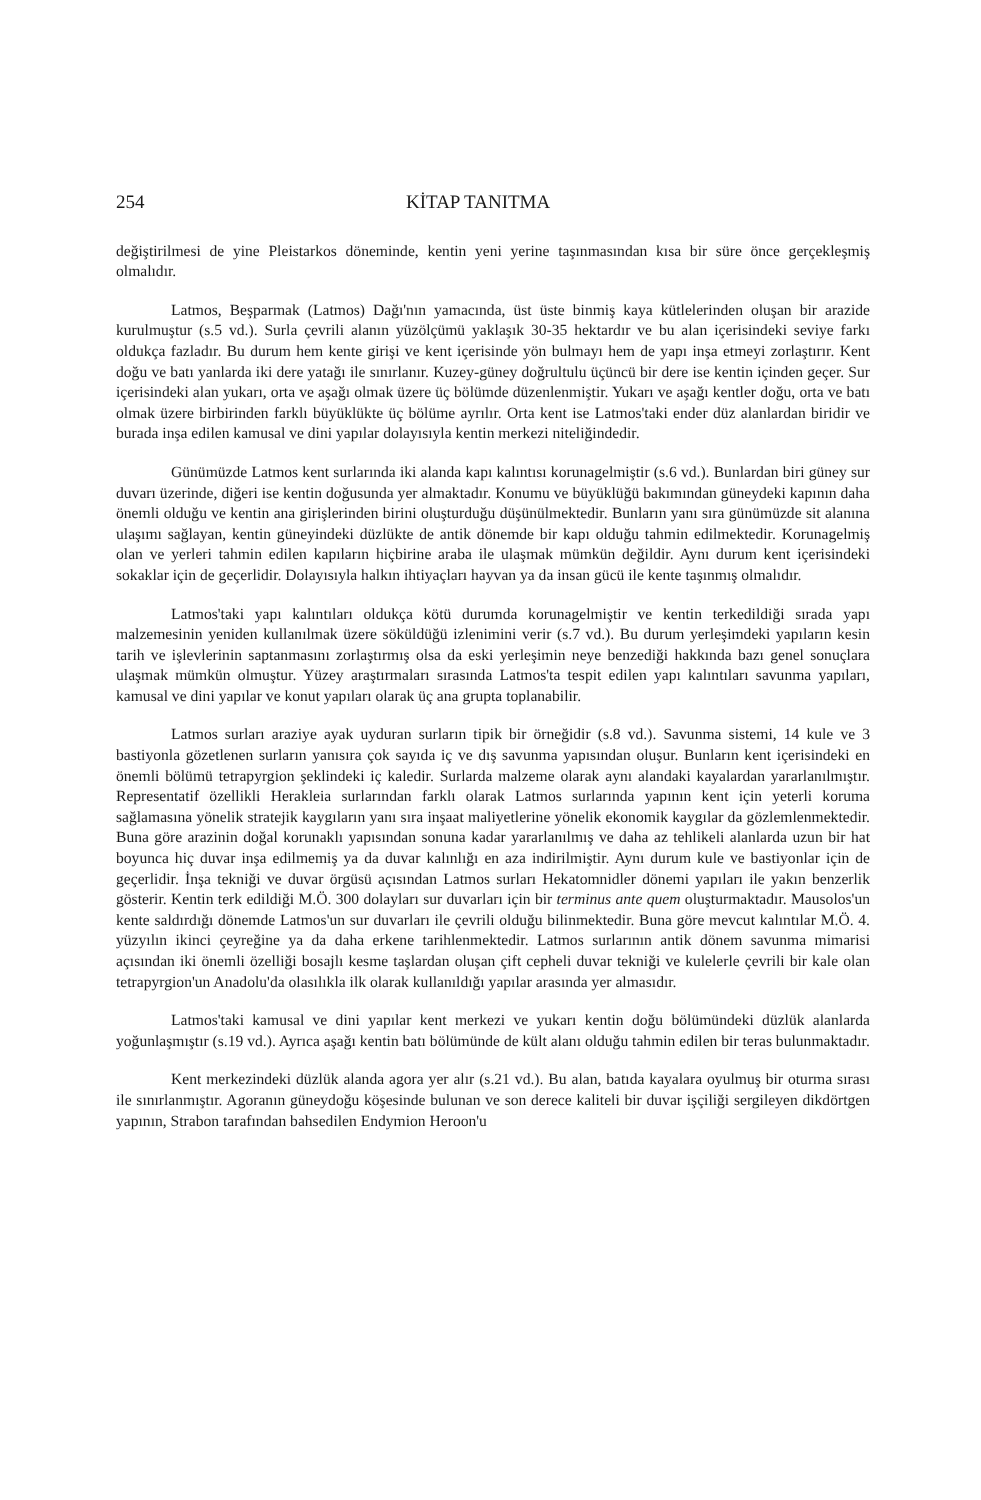254 KİTAP TANITMA
değiştirilmesi de yine Pleistarkos döneminde, kentin yeni yerine taşınmasından kısa bir süre önce gerçekleşmiş olmalıdır.
Latmos, Beşparmak (Latmos) Dağı'nın yamacında, üst üste binmiş kaya kütlelerinden oluşan bir arazide kurulmuştur (s.5 vd.). Surla çevrili alanın yüzölçümü yaklaşık 30-35 hektardır ve bu alan içerisindeki seviye farkı oldukça fazladır. Bu durum hem kente girişi ve kent içerisinde yön bulmayı hem de yapı inşa etmeyi zorlaştırır. Kent doğu ve batı yanlarda iki dere yatağı ile sınırlanır. Kuzey-güney doğrultulu üçüncü bir dere ise kentin içinden geçer. Sur içerisindeki alan yukarı, orta ve aşağı olmak üzere üç bölümde düzenlenmiştir. Yukarı ve aşağı kentler doğu, orta ve batı olmak üzere birbirinden farklı büyüklükte üç bölüme ayrılır. Orta kent ise Latmos'taki ender düz alanlardan biridir ve burada inşa edilen kamusal ve dini yapılar dolayısıyla kentin merkezi niteliğindedir.
Günümüzde Latmos kent surlarında iki alanda kapı kalıntısı korunagelmiştir (s.6 vd.). Bunlardan biri güney sur duvarı üzerinde, diğeri ise kentin doğusunda yer almaktadır. Konumu ve büyüklüğü bakımından güneydeki kapının daha önemli olduğu ve kentin ana girişlerinden birini oluşturduğu düşünülmektedir. Bunların yanı sıra günümüzde sit alanına ulaşımı sağlayan, kentin güneyindeki düzlükte de antik dönemde bir kapı olduğu tahmin edilmektedir. Korunagelmiş olan ve yerleri tahmin edilen kapıların hiçbirine araba ile ulaşmak mümkün değildir. Aynı durum kent içerisindeki sokaklar için de geçerlidir. Dolayısıyla halkın ihtiyaçları hayvan ya da insan gücü ile kente taşınmış olmalıdır.
Latmos'taki yapı kalıntıları oldukça kötü durumda korunagelmiştir ve kentin terkedildiği sırada yapı malzemesinin yeniden kullanılmak üzere söküldüğü izlenimini verir (s.7 vd.). Bu durum yerleşimdeki yapıların kesin tarih ve işlevlerinin saptanmasını zorlaştırmış olsa da eski yerleşimin neye benzediği hakkında bazı genel sonuçlara ulaşmak mümkün olmuştur. Yüzey araştırmaları sırasında Latmos'ta tespit edilen yapı kalıntıları savunma yapıları, kamusal ve dini yapılar ve konut yapıları olarak üç ana grupta toplanabilir.
Latmos surları araziye ayak uyduran surların tipik bir örneğidir (s.8 vd.). Savunma sistemi, 14 kule ve 3 bastiyonla gözetlenen surların yanısıra çok sayıda iç ve dış savunma yapısından oluşur. Bunların kent içerisindeki en önemli bölümü tetrapyrgion şeklindeki iç kaledir. Surlarda malzeme olarak aynı alandaki kayalardan yararlanılmıştır. Representatif özellikli Herakleia surlarından farklı olarak Latmos surlarında yapının kent için yeterli koruma sağlamasına yönelik stratejik kaygıların yanı sıra inşaat maliyetlerine yönelik ekonomik kaygılar da gözlemlenmektedir. Buna göre arazinin doğal korunaklı yapısından sonuna kadar yararlanılmış ve daha az tehlikeli alanlarda uzun bir hat boyunca hiç duvar inşa edilmemiş ya da duvar kalınlığı en aza indirilmiştir. Aynı durum kule ve bastiyonlar için de geçerlidir. İnşa tekniği ve duvar örgüsü açısından Latmos surları Hekatomnidler dönemi yapıları ile yakın benzerlik gösterir. Kentin terk edildiği M.Ö. 300 dolayları sur duvarları için bir terminus ante quem oluşturmaktadır. Mausolos'un kente saldırdığı dönemde Latmos'un sur duvarları ile çevrili olduğu bilinmektedir. Buna göre mevcut kalıntılar M.Ö. 4. yüzyılın ikinci çeyreğine ya da daha erkene tarihlenmektedir. Latmos surlarının antik dönem savunma mimarisi açısından iki önemli özelliği bosajlı kesme taşlardan oluşan çift cepheli duvar tekniği ve kulelerle çevrili bir kale olan tetrapyrgion'un Anadolu'da olasılıkla ilk olarak kullanıldığı yapılar arasında yer almasıdır.
Latmos'taki kamusal ve dini yapılar kent merkezi ve yukarı kentin doğu bölümündeki düzlük alanlarda yoğunlaşmıştır (s.19 vd.). Ayrıca aşağı kentin batı bölümünde de kült alanı olduğu tahmin edilen bir teras bulunmaktadır.
Kent merkezindeki düzlük alanda agora yer alır (s.21 vd.). Bu alan, batıda kayalara oyulmuş bir oturma sırası ile sınırlanmıştır. Agoranın güneydoğu köşesinde bulunan ve son derece kaliteli bir duvar işçiliği sergileyen dikdörtgen yapının, Strabon tarafından bahsedilen Endymion Heroon'u